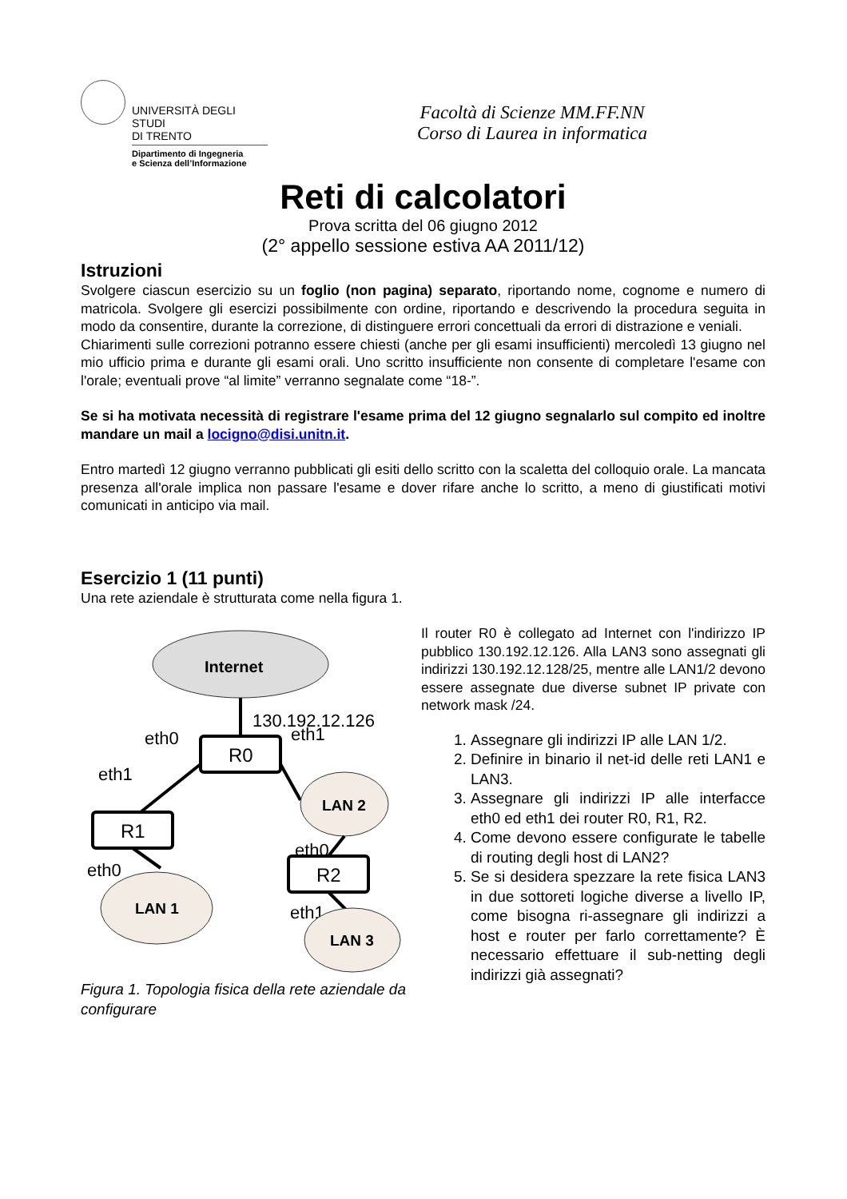UNIVERSITÀ DEGLI STUDI
DI TRENTO
Dipartimento di Ingegneria
e Scienza dell’Informazione
Facoltà di Scienze MM.FF.NN
Corso di Laurea in informatica
Reti di calcolatori
Prova scritta del 06 giugno 2012
(2° appello sessione estiva AA 2011/12)
Istruzioni
Svolgere ciascun esercizio su un foglio (non pagina) separato, riportando nome, cognome e numero di matricola. Svolgere gli esercizi possibilmente con ordine, riportando e descrivendo la procedura seguita in modo da consentire, durante la correzione, di distinguere errori concettuali da errori di distrazione e veniali.
Chiarimenti sulle correzioni potranno essere chiesti (anche per gli esami insufficienti) mercoledì 13 giugno nel mio ufficio prima e durante gli esami orali. Uno scritto insufficiente non consente di completare l'esame con l'orale; eventuali prove “al limite” verranno segnalate come “18-”.
Se si ha motivata necessità di registrare l'esame prima del 12 giugno segnalarlo sul compito ed inoltre mandare un mail a locigno@disi.unitn.it.
Entro martedì 12 giugno verranno pubblicati gli esiti dello scritto con la scaletta del colloquio orale. La mancata presenza all'orale implica non passare l'esame e dover rifare anche lo scritto, a meno di giustificati motivi comunicati in anticipo via mail.
Esercizio 1 (11 punti)
Una rete aziendale è strutturata come nella figura 1.
Internet
130.192.12.126
R0
eth0
eth1
eth1
LAN 2
R1
eth0
R2
eth0
LAN 1
eth1
LAN 3
Figura 1. Topologia fisica della rete aziendale da configurare
Il router R0 è collegato ad Internet con l'indirizzo IP pubblico 130.192.12.126. Alla LAN3 sono assegnati gli indirizzi 130.192.12.128/25, mentre alle LAN1/2 devono essere assegnate due diverse subnet IP private con network mask /24.
1. Assegnare gli indirizzi IP alle LAN 1/2.
2. Definire in binario il net-id delle reti LAN1 e LAN3.
3. Assegnare gli indirizzi IP alle interfacce eth0 ed eth1 dei router R0, R1, R2.
4. Come devono essere configurate le tabelle di routing degli host di LAN2?
5. Se si desidera spezzare la rete fisica LAN3 in due sottoreti logiche diverse a livello IP, come bisogna ri-assegnare gli indirizzi a host e router per farlo correttamente? È necessario effettuare il sub-netting degli indirizzi già assegnati?